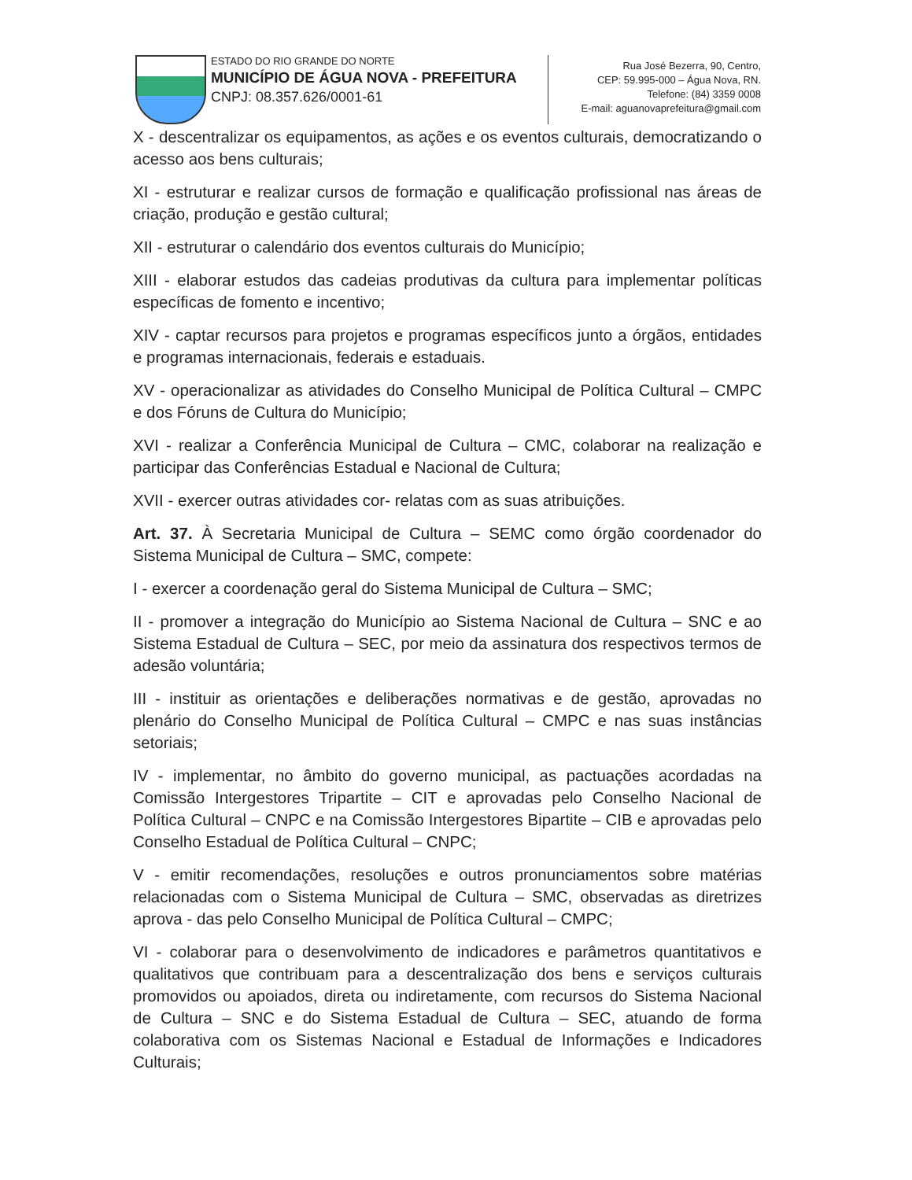ESTADO DO RIO GRANDE DO NORTE
MUNICÍPIO DE ÁGUA NOVA - PREFEITURA
CNPJ: 08.357.626/0001-61
Rua José Bezerra, 90, Centro,
CEP: 59.995-000 – Água Nova, RN.
Telefone: (84) 3359 0008
E-mail: aguanovaprefeitura@gmail.com
X - descentralizar os equipamentos, as ações e os eventos culturais, democratizando o acesso aos bens culturais;
XI - estruturar e realizar cursos de formação e qualificação profissional nas áreas de criação, produção e gestão cultural;
XII - estruturar o calendário dos eventos culturais do Município;
XIII - elaborar estudos das cadeias produtivas da cultura para implementar políticas específicas de fomento e incentivo;
XIV - captar recursos para projetos e programas específicos junto a órgãos, entidades e programas internacionais, federais e estaduais.
XV - operacionalizar as atividades do Conselho Municipal de Política Cultural – CMPC e dos Fóruns de Cultura do Município;
XVI - realizar a Conferência Municipal de Cultura – CMC, colaborar na realização e participar das Conferências Estadual e Nacional de Cultura;
XVII - exercer outras atividades cor- relatas com as suas atribuições.
Art. 37. À Secretaria Municipal de Cultura – SEMC como órgão coordenador do Sistema Municipal de Cultura – SMC, compete:
I - exercer a coordenação geral do Sistema Municipal de Cultura – SMC;
II - promover a integração do Município ao Sistema Nacional de Cultura – SNC e ao Sistema Estadual de Cultura – SEC, por meio da assinatura dos respectivos termos de adesão voluntária;
III - instituir as orientações e deliberações normativas e de gestão, aprovadas no plenário do Conselho Municipal de Política Cultural – CMPC e nas suas instâncias setoriais;
IV - implementar, no âmbito do governo municipal, as pactuações acordadas na Comissão Intergestores Tripartite – CIT e aprovadas pelo Conselho Nacional de Política Cultural – CNPC e na Comissão Intergestores Bipartite – CIB e aprovadas pelo Conselho Estadual de Política Cultural – CNPC;
V - emitir recomendações, resoluções e outros pronunciamentos sobre matérias relacionadas com o Sistema Municipal de Cultura – SMC, observadas as diretrizes aprova - das pelo Conselho Municipal de Política Cultural – CMPC;
VI - colaborar para o desenvolvimento de indicadores e parâmetros quantitativos e qualitativos que contribuam para a descentralização dos bens e serviços culturais promovidos ou apoiados, direta ou indiretamente, com recursos do Sistema Nacional de Cultura – SNC e do Sistema Estadual de Cultura – SEC, atuando de forma colaborativa com os Sistemas Nacional e Estadual de Informações e Indicadores Culturais;